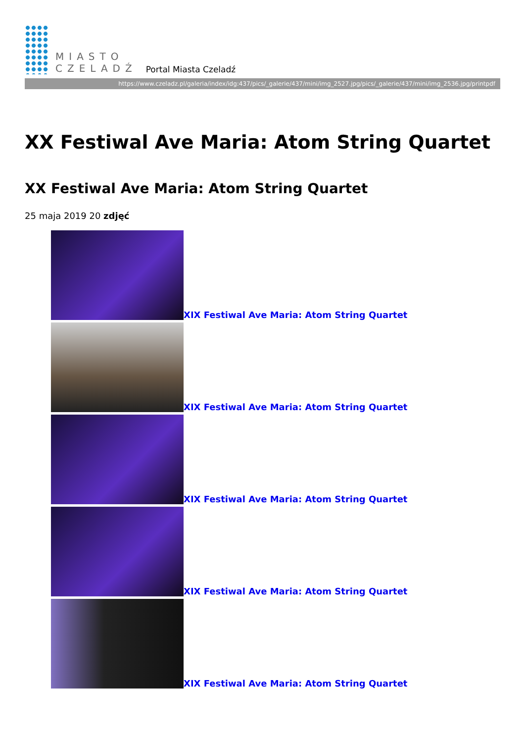MIASTO
CZELADŹ
Portal Miasta Czeladź
https://www.czeladz.pl/galeria/index/idg:437/pics/_galerie/437/mini/img_2527.jpg/pics/_galerie/437/mini/img_2536.jpg/printpdf
XX Festiwal Ave Maria: Atom String Quartet
XX Festiwal Ave Maria: Atom String Quartet
25 maja 2019 20 zdjęć
XIX Festiwal Ave Maria: Atom String Quartet
XIX Festiwal Ave Maria: Atom String Quartet
XIX Festiwal Ave Maria: Atom String Quartet
XIX Festiwal Ave Maria: Atom String Quartet
XIX Festiwal Ave Maria: Atom String Quartet